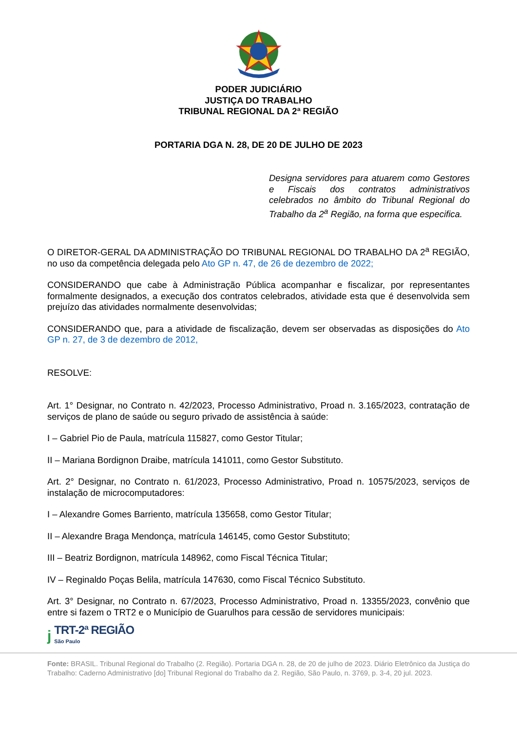PODER JUDICIÁRIO
JUSTIÇA DO TRABALHO
TRIBUNAL REGIONAL DA 2ª REGIÃO
PORTARIA DGA N. 28, DE 20 DE JULHO DE 2023
Designa servidores para atuarem como Gestores e Fiscais dos contratos administrativos celebrados no âmbito do Tribunal Regional do Trabalho da 2<sup>a</sup> Região, na forma que especifica.
O DIRETOR-GERAL DA ADMINISTRAÇÃO DO TRIBUNAL REGIONAL DO TRABALHO DA 2<sup>a</sup> REGIÃO, no uso da competência delegada pelo Ato GP n. 47, de 26 de dezembro de 2022;
CONSIDERANDO que cabe à Administração Pública acompanhar e fiscalizar, por representantes formalmente designados, a execução dos contratos celebrados, atividade esta que é desenvolvida sem prejuízo das atividades normalmente desenvolvidas;
CONSIDERANDO que, para a atividade de fiscalização, devem ser observadas as disposições do Ato GP n. 27, de 3 de dezembro de 2012,
RESOLVE:
Art. 1° Designar, no Contrato n. 42/2023, Processo Administrativo, Proad n. 3.165/2023, contratação de serviços de plano de saúde ou seguro privado de assistência à saúde:
I – Gabriel Pio de Paula, matrícula 115827, como Gestor Titular;
II – Mariana Bordignon Draibe, matrícula 141011, como Gestor Substituto.
Art. 2° Designar, no Contrato n. 61/2023, Processo Administrativo, Proad n. 10575/2023, serviços de instalação de microcomputadores:
I – Alexandre Gomes Barriento, matrícula 135658, como Gestor Titular;
II – Alexandre Braga Mendonça, matrícula 146145, como Gestor Substituto;
III – Beatriz Bordignon, matrícula 148962, como Fiscal Técnica Titular;
IV – Reginaldo Poças Belila, matrícula 147630, como Fiscal Técnico Substituto.
Art. 3° Designar, no Contrato n. 67/2023, Processo Administrativo, Proad n. 13355/2023, convênio que entre si fazem o TRT2 e o Município de Guarulhos para cessão de servidores municipais:
ϳ
TRT-2ª REGIÃO
São Paulo
Fonte: BRASIL. Tribunal Regional do Trabalho (2. Região). Portaria DGA n. 28, de 20 de julho de 2023. Diário Eletrônico da Justiça do Trabalho: Caderno Administrativo [do] Tribunal Regional do Trabalho da 2. Região, São Paulo, n. 3769, p. 3-4, 20 jul. 2023.